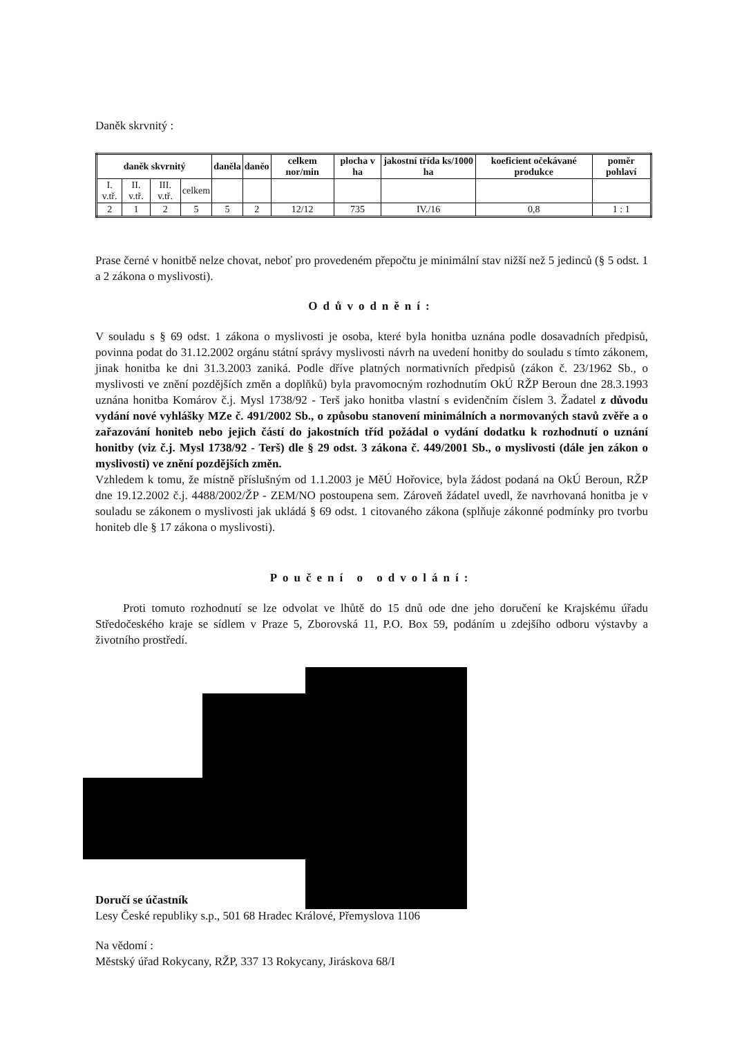Daněk skrvnitý :
| daněk skvrnitý | | | | daněla | daněo | celkem nor/min | plocha v ha | jakostní třída ks/1000 ha | koeficient očekávané produkce | poměr pohlaví |
| --- | --- | --- | --- | --- | --- | --- | --- | --- | --- | --- |
| I. v.tř. | II. v.tř. | III. v.tř. | celkem | | | | | | | |
| 2 | 1 | 2 | 5 | 5 | 2 | 12/12 | 735 | IV./16 | 0,8 | 1 : 1 |
Prase černé v honitbě nelze chovat, neboť pro provedeném přepočtu je minimální stav nižší než 5 jedinců (§ 5 odst. 1 a 2 zákona o myslivosti).
Odůvodnění:
V souladu s § 69 odst. 1 zákona o myslivosti je osoba, které byla honitba uznána podle dosavadních předpisů, povinna podat do 31.12.2002 orgánu státní správy myslivosti návrh na uvedení honitby do souladu s tímto zákonem, jinak honitba ke dni 31.3.2003 zaniká. Podle dříve platných normativních předpisů (zákon č. 23/1962 Sb., o myslivosti ve znění pozdějších změn a doplňků) byla pravomocným rozhodnutím OkÚ RŽP Beroun dne 28.3.1993 uznána honitba Komárov č.j. Mysl 1738/92 - Terš jako honitba vlastní s evidenčním číslem 3. Žadatel z důvodu vydání nové vyhlášky MZe č. 491/2002 Sb., o způsobu stanovení minimálních a normovaných stavů zvěře a o zařazování honiteb nebo jejich částí do jakostních tříd požádal o vydání dodatku k rozhodnutí o uznání honitby (viz č.j. Mysl 1738/92 - Terš) dle § 29 odst. 3 zákona č. 449/2001 Sb., o myslivosti (dále jen zákon o myslivosti) ve znění pozdějších změn.
Vzhledem k tomu, že místně příslušným od 1.1.2003 je MěÚ Hořovice, byla žádost podaná na OkÚ Beroun, RŽP dne 19.12.2002 č.j. 4488/2002/ŽP - ZEM/NO postoupena sem. Zároveň žádatel uvedl, že navrhovaná honitba je v souladu se zákonem o myslivosti jak ukládá § 69 odst. 1 citovaného zákona (splňuje zákonné podmínky pro tvorbu honiteb dle § 17 zákona o myslivosti).
Poučení o odvolání:
Proti tomuto rozhodnutí se lze odvolat ve lhůtě do 15 dnů ode dne jeho doručení ke Krajskému úřadu Středočeského kraje se sídlem v Praze 5, Zborovská 11, P.O. Box 59, podáním u zdejšího odboru výstavby a životního prostředí.
Doručí se účastník
Lesy České republiky s.p., 501 68 Hradec Králové, Přemyslova 1106
Na vědomí :
Městský úřad Rokycany, RŽP, 337 13 Rokycany, Jiráskova 68/I